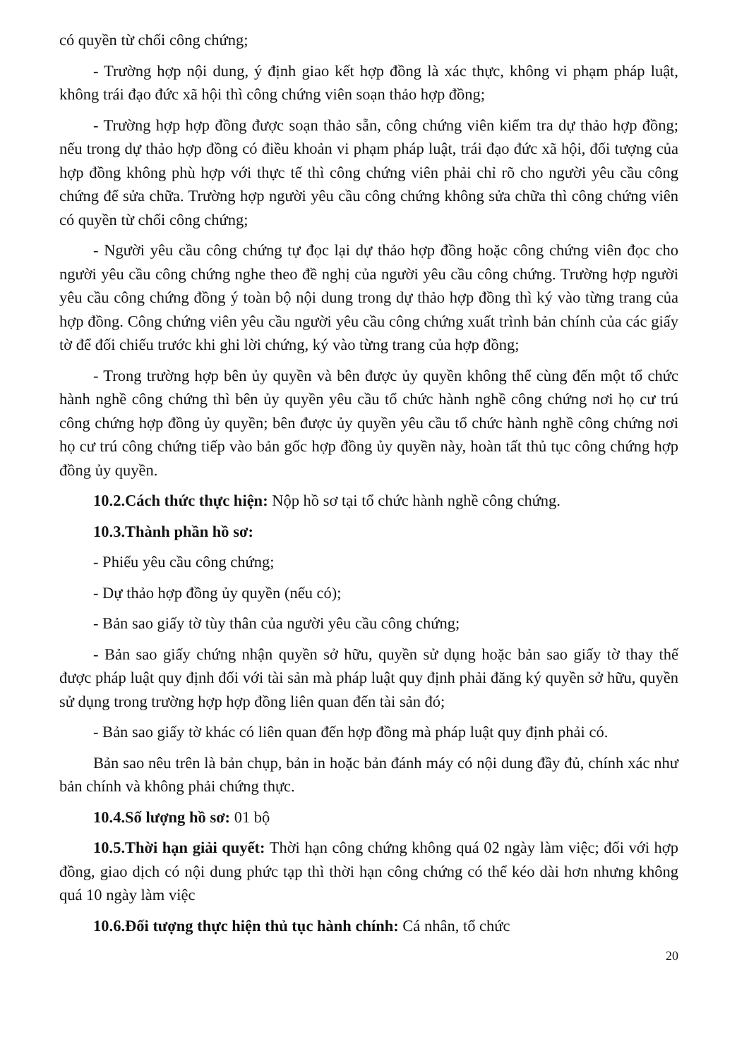có quyền từ chối công chứng;
- Trường hợp nội dung, ý định giao kết hợp đồng là xác thực, không vi phạm pháp luật, không trái đạo đức xã hội thì công chứng viên soạn thảo hợp đồng;
- Trường hợp hợp đồng được soạn thảo sẵn, công chứng viên kiểm tra dự thảo hợp đồng; nếu trong dự thảo hợp đồng có điều khoản vi phạm pháp luật, trái đạo đức xã hội, đối tượng của hợp đồng không phù hợp với thực tế thì công chứng viên phải chỉ rõ cho người yêu cầu công chứng để sửa chữa. Trường hợp người yêu cầu công chứng không sửa chữa thì công chứng viên có quyền từ chối công chứng;
- Người yêu cầu công chứng tự đọc lại dự thảo hợp đồng hoặc công chứng viên đọc cho người yêu cầu công chứng nghe theo đề nghị của người yêu cầu công chứng. Trường hợp người yêu cầu công chứng đồng ý toàn bộ nội dung trong dự thảo hợp đồng thì ký vào từng trang của hợp đồng. Công chứng viên yêu cầu người yêu cầu công chứng xuất trình bản chính của các giấy tờ để đối chiếu trước khi ghi lời chứng, ký vào từng trang của hợp đồng;
- Trong trường hợp bên ủy quyền và bên được ủy quyền không thể cùng đến một tổ chức hành nghề công chứng thì bên ủy quyền yêu cầu tổ chức hành nghề công chứng nơi họ cư trú công chứng hợp đồng ủy quyền; bên được ủy quyền yêu cầu tổ chức hành nghề công chứng nơi họ cư trú công chứng tiếp vào bản gốc hợp đồng ủy quyền này, hoàn tất thủ tục công chứng hợp đồng ủy quyền.
10.2.Cách thức thực hiện: Nộp hồ sơ tại tổ chức hành nghề công chứng.
10.3.Thành phần hồ sơ:
- Phiếu yêu cầu công chứng;
- Dự thảo hợp đồng ủy quyền (nếu có);
- Bản sao giấy tờ tùy thân của người yêu cầu công chứng;
- Bản sao giấy chứng nhận quyền sở hữu, quyền sử dụng hoặc bản sao giấy tờ thay thế được pháp luật quy định đối với tài sản mà pháp luật quy định phải đăng ký quyền sở hữu, quyền sử dụng trong trường hợp hợp đồng liên quan đến tài sản đó;
- Bản sao giấy tờ khác có liên quan đến hợp đồng mà pháp luật quy định phải có.
Bản sao nêu trên là bản chụp, bản in hoặc bản đánh máy có nội dung đầy đủ, chính xác như bản chính và không phải chứng thực.
10.4.Số lượng hồ sơ: 01 bộ
10.5.Thời hạn giải quyết: Thời hạn công chứng không quá 02 ngày làm việc; đối với hợp đồng, giao dịch có nội dung phức tạp thì thời hạn công chứng có thể kéo dài hơn nhưng không quá 10 ngày làm việc
10.6.Đối tượng thực hiện thủ tục hành chính: Cá nhân, tổ chức
20